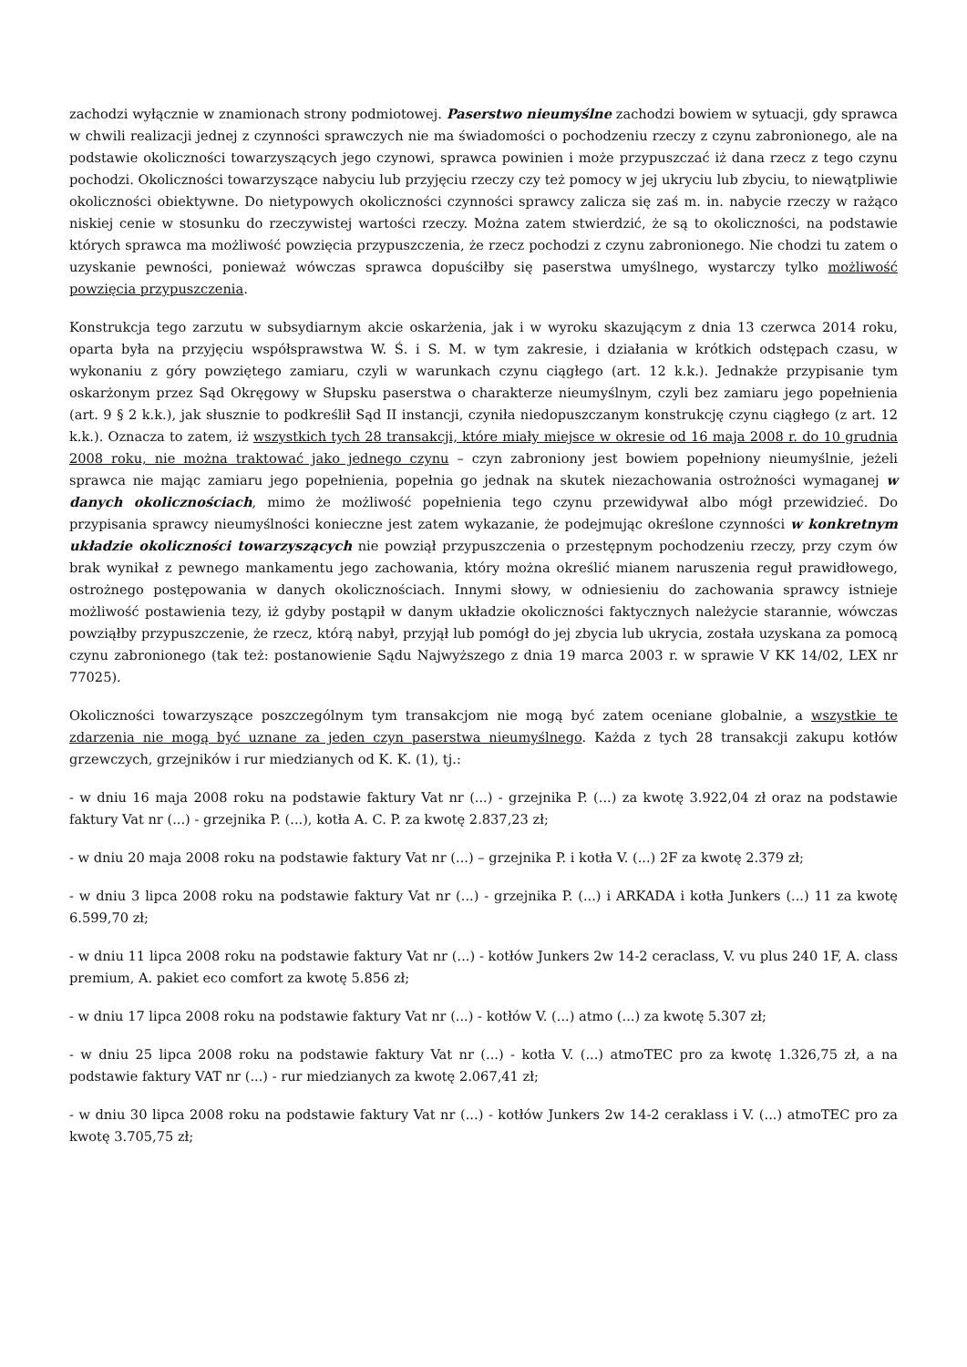zachodzi wyłącznie w znamionach strony podmiotowej. Paserstwo nieumyślne zachodzi bowiem w sytuacji, gdy sprawca w chwili realizacji jednej z czynności sprawczych nie ma świadomości o pochodzeniu rzeczy z czynu zabronionego, ale na podstawie okoliczności towarzyszących jego czynowi, sprawca powinien i może przypuszczać iż dana rzecz z tego czynu pochodzi. Okoliczności towarzyszące nabyciu lub przyjęciu rzeczy czy też pomocy w jej ukryciu lub zbyciu, to niewątpliwie okoliczności obiektywne. Do nietypowych okoliczności czynności sprawcy zalicza się zaś m. in. nabycie rzeczy w rażąco niskiej cenie w stosunku do rzeczywistej wartości rzeczy. Można zatem stwierdzić, że są to okoliczności, na podstawie których sprawca ma możliwość powzięcia przypuszczenia, że rzecz pochodzi z czynu zabronionego. Nie chodzi tu zatem o uzyskanie pewności, ponieważ wówczas sprawca dopuściłby się paserstwa umyślnego, wystarczy tylko możliwość powzięcia przypuszczenia.
Konstrukcja tego zarzutu w subsydiarnym akcie oskarżenia, jak i w wyroku skazującym z dnia 13 czerwca 2014 roku, oparta była na przyjęciu współsprawstwa W. Ś. i S. M. w tym zakresie, i działania w krótkich odstępach czasu, w wykonaniu z góry powziętego zamiaru, czyli w warunkach czynu ciągłego (art. 12 k.k.). Jednakże przypisanie tym oskarżonym przez Sąd Okręgowy w Słupsku paserstwa o charakterze nieumyślnym, czyli bez zamiaru jego popełnienia (art. 9 § 2 k.k.), jak słusznie to podkreślił Sąd II instancji, czyniła niedopuszczanym konstrukcję czynu ciągłego (z art. 12 k.k.). Oznacza to zatem, iż wszystkich tych 28 transakcji, które miały miejsce w okresie od 16 maja 2008 r. do 10 grudnia 2008 roku, nie można traktować jako jednego czynu – czyn zabroniony jest bowiem popełniony nieumyślnie, jeżeli sprawca nie mając zamiaru jego popełnienia, popełnia go jednak na skutek niezachowania ostrożności wymaganej w danych okolicznościach, mimo że możliwość popełnienia tego czynu przewidywał albo mógł przewidzieć. Do przypisania sprawcy nieumyślności konieczne jest zatem wykazanie, że podejmując określone czynności w konkretnym układzie okoliczności towarzyszących nie powziął przypuszczenia o przestępnym pochodzeniu rzeczy, przy czym ów brak wynikał z pewnego mankamentu jego zachowania, który można określić mianem naruszenia reguł prawidłowego, ostrożnego postępowania w danych okolicznościach. Innymi słowy, w odniesieniu do zachowania sprawcy istnieje możliwość postawienia tezy, iż gdyby postąpił w danym układzie okoliczności faktycznych należycie starannie, wówczas powziąłby przypuszczenie, że rzecz, którą nabył, przyjął lub pomógł do jej zbycia lub ukrycia, została uzyskana za pomocą czynu zabronionego (tak też: postanowienie Sądu Najwyższego z dnia 19 marca 2003 r. w sprawie V KK 14/02, LEX nr 77025).
Okoliczności towarzyszące poszczególnym tym transakcjom nie mogą być zatem oceniane globalnie, a wszystkie te zdarzenia nie mogą być uznane za jeden czyn paserstwa nieumyślnego. Każda z tych 28 transakcji zakupu kotłów grzewczych, grzejników i rur miedzianych od K. K. (1), tj.:
- w dniu 16 maja 2008 roku na podstawie faktury Vat nr (...) - grzejnika P. (...) za kwotę 3.922,04 zł oraz na podstawie faktury Vat nr (...) - grzejnika P. (...), kotła A. C. P. za kwotę 2.837,23 zł;
- w dniu 20 maja 2008 roku na podstawie faktury Vat nr (...) – grzejnika P. i kotła V. (...) 2F za kwotę 2.379 zł;
- w dniu 3 lipca 2008 roku na podstawie faktury Vat nr (...) - grzejnika P. (...) i ARKADA i kotła Junkers (...) 11 za kwotę 6.599,70 zł;
- w dniu 11 lipca 2008 roku na podstawie faktury Vat nr (...) - kotłów Junkers 2w 14-2 ceraclass, V. vu plus 240 1F, A. class premium, A. pakiet eco comfort za kwotę 5.856 zł;
- w dniu 17 lipca 2008 roku na podstawie faktury Vat nr (...) - kotłów V. (...) atmo (...) za kwotę 5.307 zł;
- w dniu 25 lipca 2008 roku na podstawie faktury Vat nr (...) - kotła V. (...) atmoTEC pro za kwotę 1.326,75 zł, a na podstawie faktury VAT nr (...) - rur miedzianych za kwotę 2.067,41 zł;
- w dniu 30 lipca 2008 roku na podstawie faktury Vat nr (...) - kotłów Junkers 2w 14-2 ceraklass i V. (...) atmoTEC pro za kwotę 3.705,75 zł;